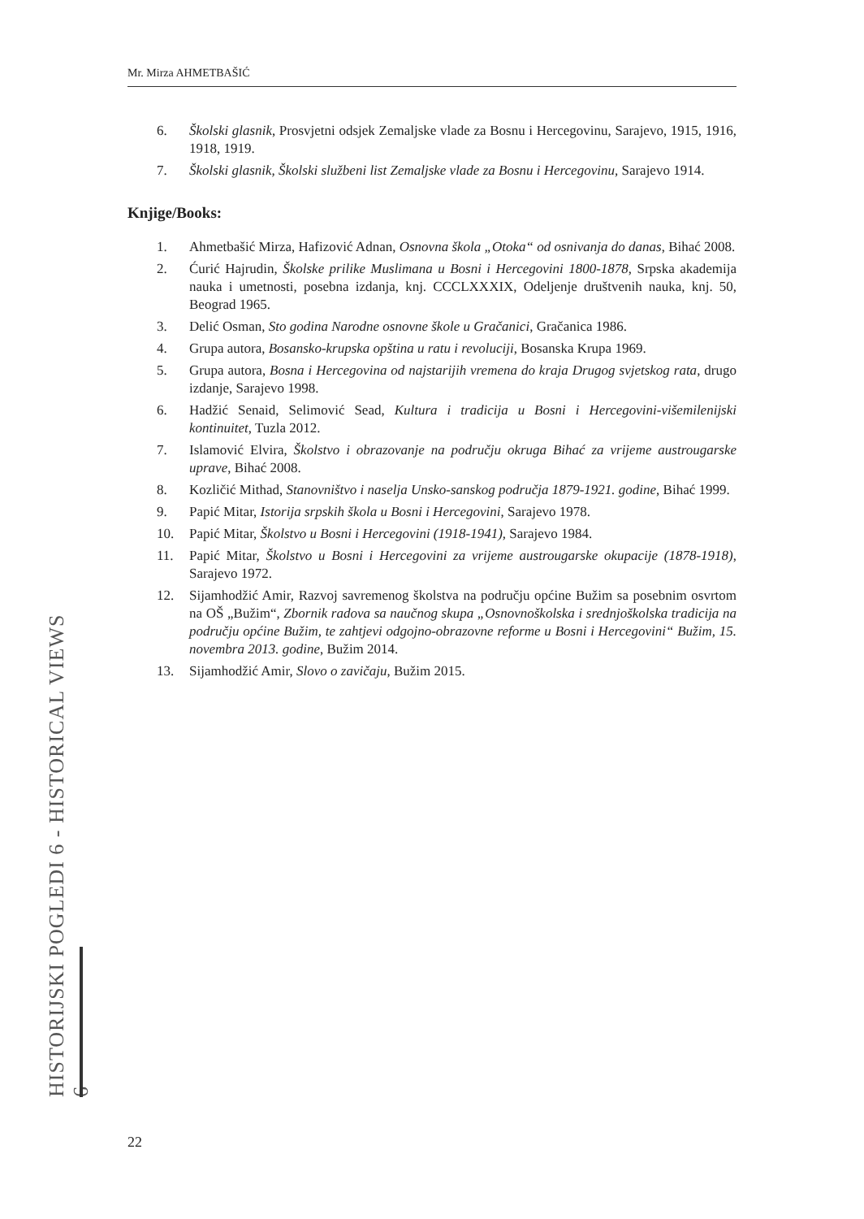Mr. Mirza AHMETBAŠIĆ
6. Školski glasnik, Prosvjetni odsjek Zemaljske vlade za Bosnu i Hercegovinu, Sarajevo, 1915, 1916, 1918, 1919.
7. Školski glasnik, Školski službeni list Zemaljske vlade za Bosnu i Hercegovinu, Sarajevo 1914.
Knjige/Books:
1. Ahmetbašić Mirza, Hafizović Adnan, Osnovna škola „Otoka“ od osnivanja do danas, Bihać 2008.
2. Ćurić Hajrudin, Školske prilike Muslimana u Bosni i Hercegovini 1800-1878, Srpska akademija nauka i umetnosti, posebna izdanja, knj. CCCLXXXIX, Odeljenje društvenih nauka, knj. 50, Beograd 1965.
3. Delić Osman, Sto godina Narodne osnovne škole u Gračanici, Gračanica 1986.
4. Grupa autora, Bosansko-krupska opština u ratu i revoluciji, Bosanska Krupa 1969.
5. Grupa autora, Bosna i Hercegovina od najstarijih vremena do kraja Drugog svjetskog rata, drugo izdanje, Sarajevo 1998.
6. Hadžić Senaid, Selimović Sead, Kultura i tradicija u Bosni i Hercegovini-višemilenijski kontinuitet, Tuzla 2012.
7. Islamović Elvira, Školstvo i obrazovanje na području okruga Bihać za vrijeme austrougarske uprave, Bihać 2008.
8. Kozličić Mithad, Stanovništvo i naselja Unsko-sanskog područja 1879-1921. godine, Bihać 1999.
9. Papić Mitar, Istorija srpskih škola u Bosni i Hercegovini, Sarajevo 1978.
10. Papić Mitar, Školstvo u Bosni i Hercegovini (1918-1941), Sarajevo 1984.
11. Papić Mitar, Školstvo u Bosni i Hercegovini za vrijeme austrougarske okupacije (1878-1918), Sarajevo 1972.
12. Sijamhodžić Amir, Razvoj savremenog školstva na području općine Bužim sa posebnim osvrtom na OŠ „Bužim“, Zbornik radova sa naučnog skupa „Osnovnoškolska i srednjoškolska tradicija na području općine Bužim, te zahtjevi odgojno-obrazovne reforme u Bosni i Hercegovini“ Bužim, 15. novembra 2013. godine, Bužim 2014.
13. Sijamhodžić Amir, Slovo o zavičaju, Bužim 2015.
HISTORIJSKI POGLEDI 6 - HISTORICAL VIEWS 6
22